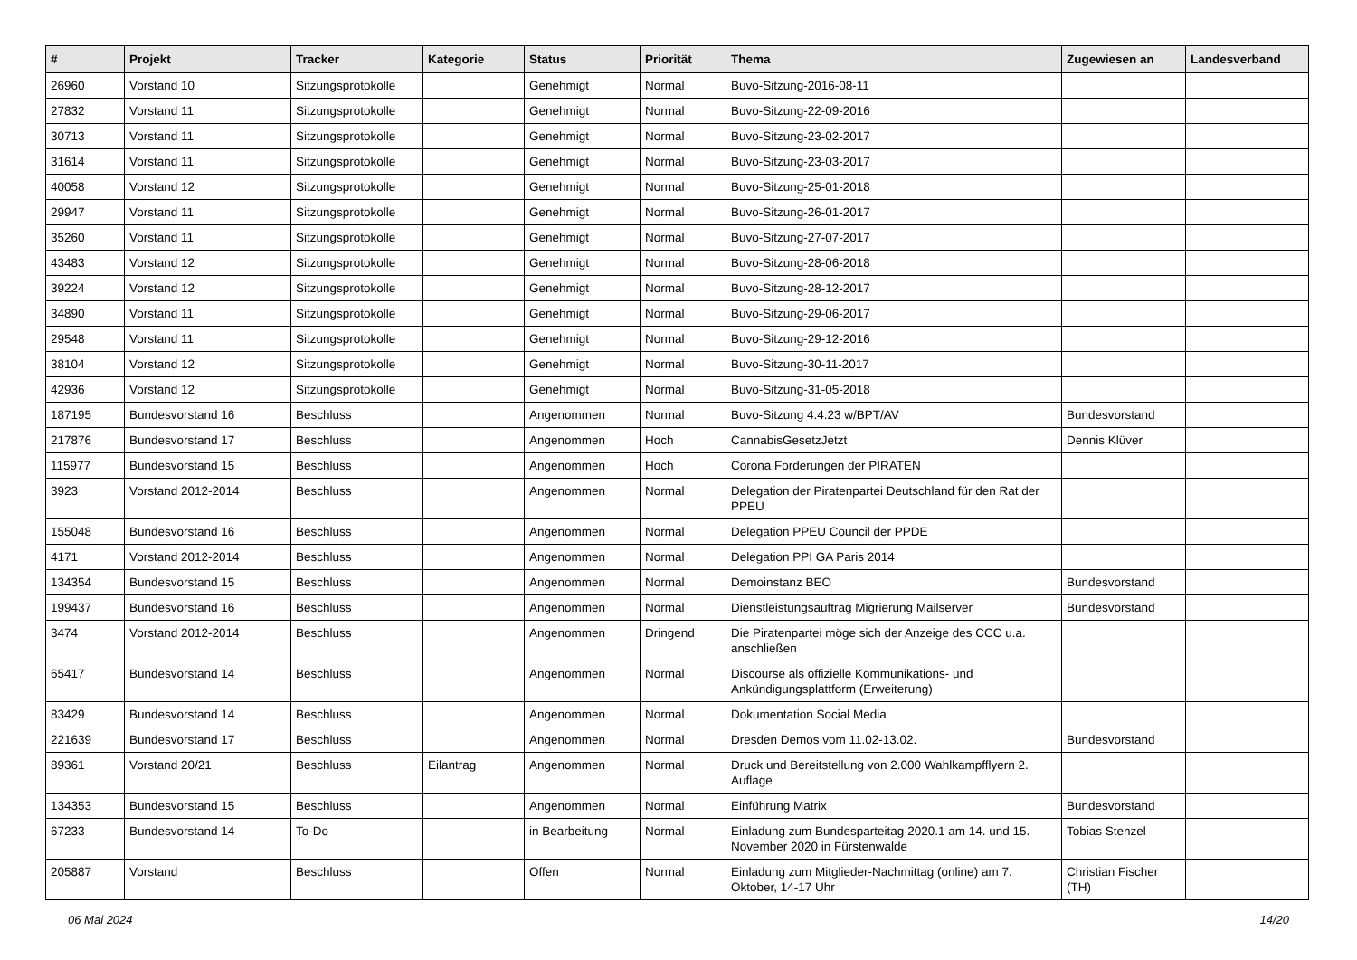| # | Projekt | Tracker | Kategorie | Status | Priorität | Thema | Zugewiesen an | Landesverband |
| --- | --- | --- | --- | --- | --- | --- | --- | --- |
| 26960 | Vorstand 10 | Sitzungsprotokolle | | Genehmigt | Normal | Buvo-Sitzung-2016-08-11 | | |
| 27832 | Vorstand 11 | Sitzungsprotokolle | | Genehmigt | Normal | Buvo-Sitzung-22-09-2016 | | |
| 30713 | Vorstand 11 | Sitzungsprotokolle | | Genehmigt | Normal | Buvo-Sitzung-23-02-2017 | | |
| 31614 | Vorstand 11 | Sitzungsprotokolle | | Genehmigt | Normal | Buvo-Sitzung-23-03-2017 | | |
| 40058 | Vorstand 12 | Sitzungsprotokolle | | Genehmigt | Normal | Buvo-Sitzung-25-01-2018 | | |
| 29947 | Vorstand 11 | Sitzungsprotokolle | | Genehmigt | Normal | Buvo-Sitzung-26-01-2017 | | |
| 35260 | Vorstand 11 | Sitzungsprotokolle | | Genehmigt | Normal | Buvo-Sitzung-27-07-2017 | | |
| 43483 | Vorstand 12 | Sitzungsprotokolle | | Genehmigt | Normal | Buvo-Sitzung-28-06-2018 | | |
| 39224 | Vorstand 12 | Sitzungsprotokolle | | Genehmigt | Normal | Buvo-Sitzung-28-12-2017 | | |
| 34890 | Vorstand 11 | Sitzungsprotokolle | | Genehmigt | Normal | Buvo-Sitzung-29-06-2017 | | |
| 29548 | Vorstand 11 | Sitzungsprotokolle | | Genehmigt | Normal | Buvo-Sitzung-29-12-2016 | | |
| 38104 | Vorstand 12 | Sitzungsprotokolle | | Genehmigt | Normal | Buvo-Sitzung-30-11-2017 | | |
| 42936 | Vorstand 12 | Sitzungsprotokolle | | Genehmigt | Normal | Buvo-Sitzung-31-05-2018 | | |
| 187195 | Bundesvorstand 16 | Beschluss | | Angenommen | Normal | Buvo-Sitzung 4.4.23 w/BPT/AV | Bundesvorstand | |
| 217876 | Bundesvorstand 17 | Beschluss | | Angenommen | Hoch | CannabisGesetzJetzt | Dennis Klüver | |
| 115977 | Bundesvorstand 15 | Beschluss | | Angenommen | Hoch | Corona Forderungen der PIRATEN | | |
| 3923 | Vorstand 2012-2014 | Beschluss | | Angenommen | Normal | Delegation der Piratenpartei Deutschland für den Rat der PPEU | | |
| 155048 | Bundesvorstand 16 | Beschluss | | Angenommen | Normal | Delegation PPEU Council der PPDE | | |
| 4171 | Vorstand 2012-2014 | Beschluss | | Angenommen | Normal | Delegation PPI GA Paris 2014 | | |
| 134354 | Bundesvorstand 15 | Beschluss | | Angenommen | Normal | Demoinstanz BEO | Bundesvorstand | |
| 199437 | Bundesvorstand 16 | Beschluss | | Angenommen | Normal | Dienstleistungsauftrag Migrierung Mailserver | Bundesvorstand | |
| 3474 | Vorstand 2012-2014 | Beschluss | | Angenommen | Dringend | Die Piratenpartei möge sich der Anzeige des CCC u.a. anschließen | | |
| 65417 | Bundesvorstand 14 | Beschluss | | Angenommen | Normal | Discourse als offizielle Kommunikations- und Ankündigungsplattform (Erweiterung) | | |
| 83429 | Bundesvorstand 14 | Beschluss | | Angenommen | Normal | Dokumentation Social Media | | |
| 221639 | Bundesvorstand 17 | Beschluss | | Angenommen | Normal | Dresden Demos vom 11.02-13.02. | Bundesvorstand | |
| 89361 | Vorstand 20/21 | Beschluss | Eilantrag | Angenommen | Normal | Druck und Bereitstellung von 2.000 Wahlkampfflyern 2. Auflage | | |
| 134353 | Bundesvorstand 15 | Beschluss | | Angenommen | Normal | Einführung Matrix | Bundesvorstand | |
| 67233 | Bundesvorstand 14 | To-Do | | in Bearbeitung | Normal | Einladung zum Bundesparteitag 2020.1 am 14. und 15. November 2020 in Fürstenwalde | Tobias Stenzel | |
| 205887 | Vorstand | Beschluss | | Offen | Normal | Einladung zum Mitglieder-Nachmittag (online) am 7. Oktober, 14-17 Uhr | Christian Fischer (TH) | |
06 Mai 2024 14/20